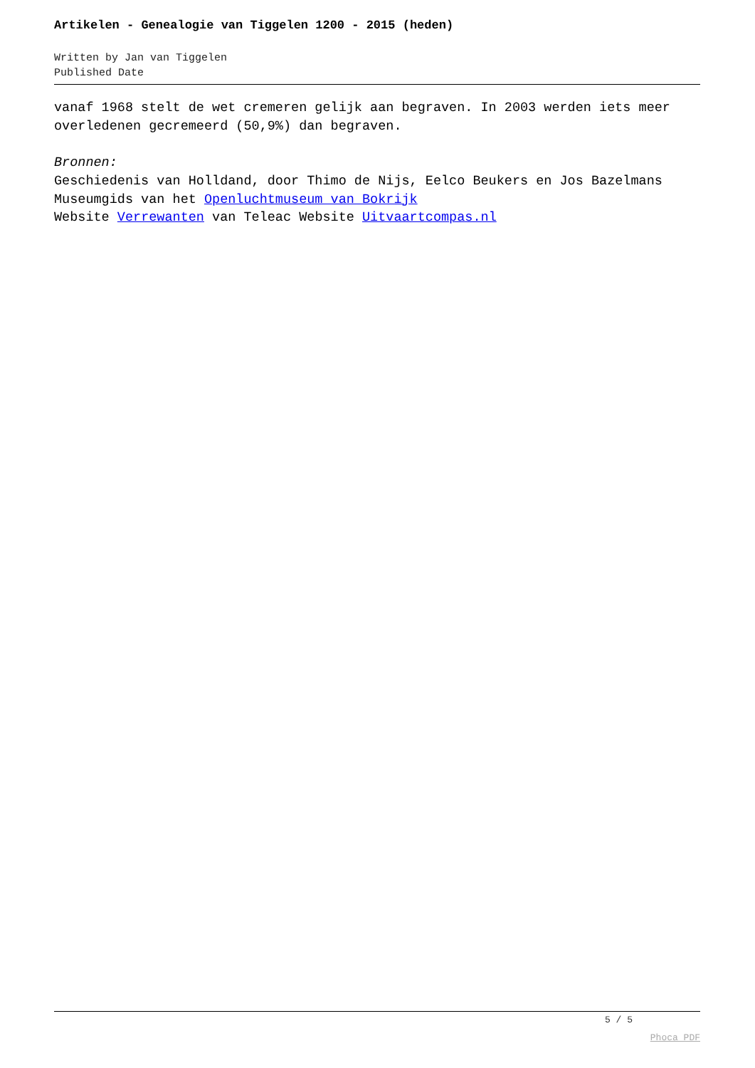Artikelen - Genealogie van Tiggelen 1200 - 2015 (heden)
Written by Jan van Tiggelen
Published Date
vanaf 1968 stelt de wet cremeren gelijk aan begraven. In 2003 werden iets meer overledenen gecremeerd (50,9%) dan begraven.
Bronnen:
Geschiedenis van Holldand, door Thimo de Nijs, Eelco Beukers en Jos Bazelmans
Museumgids van het Openluchtmuseum van Bokrijk
Website Verrewanten van Teleac Website Uitvaartcompas.nl
5 / 5
Phoca PDF